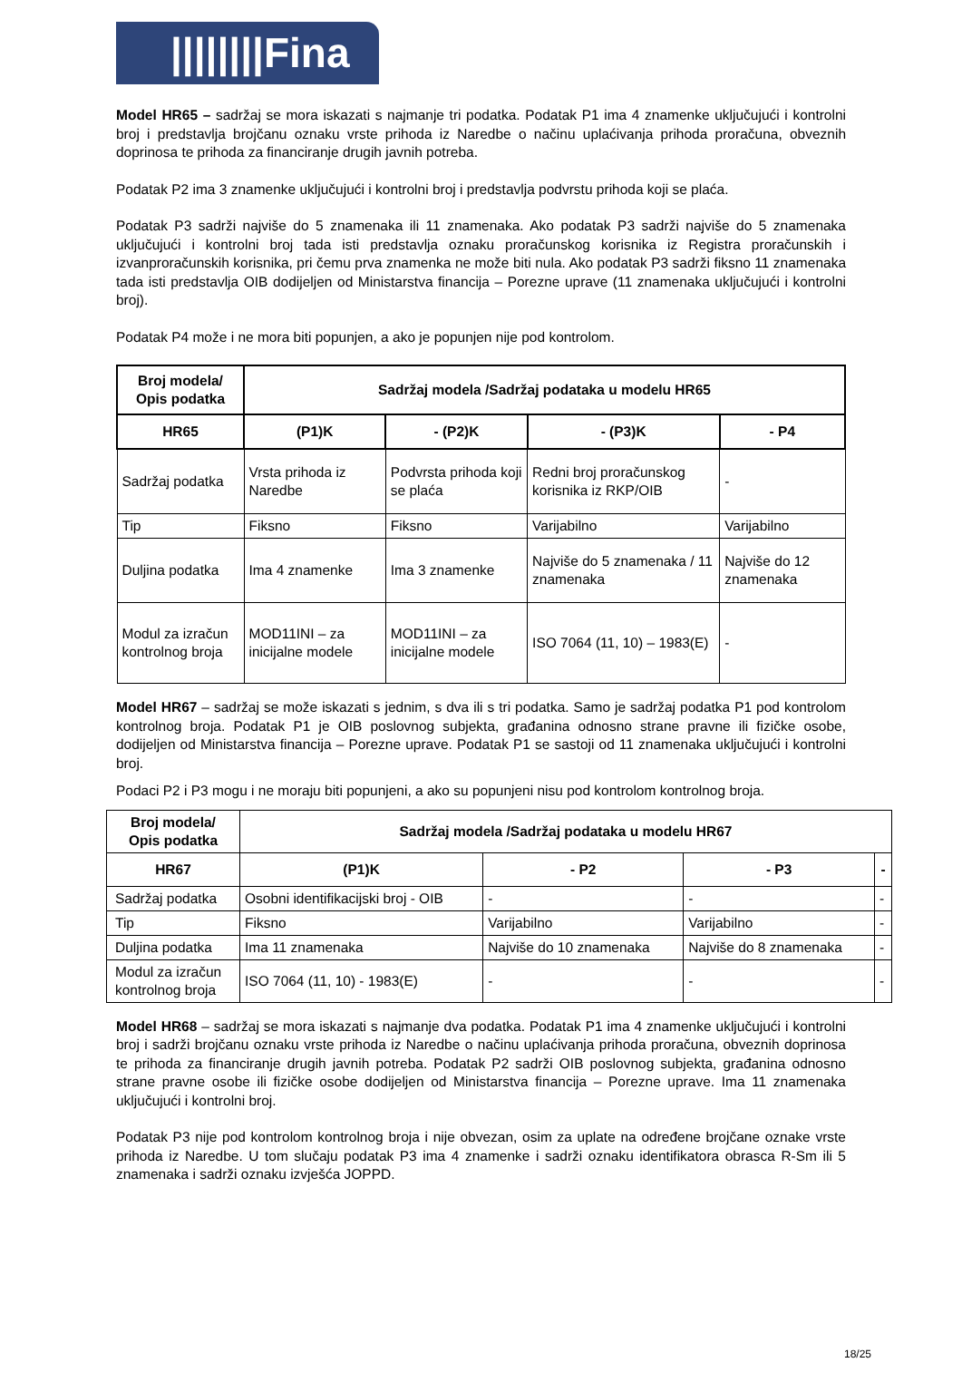||||||||Fina
Model HR65 – sadržaj se mora iskazati s najmanje tri podatka. Podatak P1 ima 4 znamenke uključujući i kontrolni broj i predstavlja brojčanu oznaku vrste prihoda iz Naredbe o načinu uplaćivanja prihoda proračuna, obveznih doprinosa te prihoda za financiranje drugih javnih potreba.
Podatak P2 ima 3 znamenke uključujući i kontrolni broj i predstavlja podvrstu prihoda koji se plaća.
Podatak P3 sadrži najviše do 5 znamenaka ili 11 znamenaka. Ako podatak P3 sadrži najviše do 5 znamenaka uključujući i kontrolni broj tada isti predstavlja oznaku proračunskog korisnika iz Registra proračunskih i izvanproračunskih korisnika, pri čemu prva znamenka ne može biti nula. Ako podatak P3 sadrži fiksno 11 znamenaka tada isti predstavlja OIB dodijeljen od Ministarstva financija – Porezne uprave (11 znamenaka uključujući i kontrolni broj).
Podatak P4 može i ne mora biti popunjen, a ako je popunjen nije pod kontrolom.
| Broj modela/ Opis podatka | Sadržaj modela /Sadržaj podataka u modelu HR65 | | | |
| --- | --- | --- | --- | --- |
| HR65 | (P1)K | - (P2)K | - (P3)K | - P4 |
| Sadržaj podatka | Vrsta prihoda iz Naredbe | Podvrsta prihoda koji se plaća | Redni broj proračunskog korisnika iz RKP/OIB | - |
| Tip | Fiksno | Fiksno | Varijabilno | Varijabilno |
| Duljina podatka | Ima 4 znamenke | Ima 3 znamenke | Najviše do 5 znamenaka / 11 znamenaka | Najviše do 12 znamenaka |
| Modul za izračun kontrolnog broja | MOD11INI – za inicijalne modele | MOD11INI – za inicijalne modele | ISO 7064 (11, 10) – 1983(E) | - |
Model HR67 – sadržaj se može iskazati s jednim, s dva ili s tri podatka. Samo je sadržaj podatka P1 pod kontrolom kontrolnog broja. Podatak P1 je OIB poslovnog subjekta, građanina odnosno strane pravne ili fizičke osobe, dodijeljen od Ministarstva financija – Porezne uprave. Podatak P1 se sastoji od 11 znamenaka uključujući i kontrolni broj.
Podaci P2 i P3 mogu i ne moraju biti popunjeni, a ako su popunjeni nisu pod kontrolom kontrolnog broja.
| Broj modela/ Opis podatka | Sadržaj modela /Sadržaj podataka u modelu HR67 | | | |
| --- | --- | --- | --- | --- |
| HR67 | (P1)K | - P2 | - P3 | - |
| Sadržaj podatka | Osobni identifikacijski broj - OIB | - | - | - |
| Tip | Fiksno | Varijabilno | Varijabilno | - |
| Duljina podatka | Ima 11 znamenaka | Najviše do 10 znamenaka | Najviše do 8 znamenaka | - |
| Modul za izračun kontrolnog broja | ISO 7064 (11, 10) - 1983(E) | - | - | - |
Model HR68 – sadržaj se mora iskazati s najmanje dva podatka. Podatak P1 ima 4 znamenke uključujući i kontrolni broj i sadrži brojčanu oznaku vrste prihoda iz Naredbe o načinu uplaćivanja prihoda proračuna, obveznih doprinosa te prihoda za financiranje drugih javnih potreba. Podatak P2 sadrži OIB poslovnog subjekta, građanina odnosno strane pravne osobe ili fizičke osobe dodijeljen od Ministarstva financija – Porezne uprave. Ima 11 znamenaka uključujući i kontrolni broj.
Podatak P3 nije pod kontrolom kontrolnog broja i nije obvezan, osim za uplate na određene brojčane oznake vrste prihoda iz Naredbe. U tom slučaju podatak P3 ima 4 znamenke i sadrži oznaku identifikatora obrasca R-Sm ili 5 znamenaka i sadrži oznaku izvješća JOPPD.
18/25